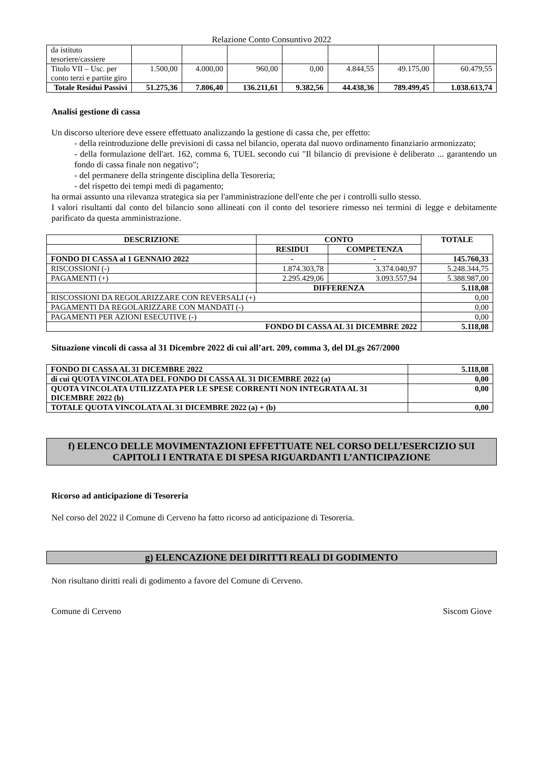Relazione Conto Consuntivo 2022
| da istituto tesoriere/cassiere | | | | | | | |
| Titolo VII – Usc. per conto terzi e partite giro | 1.500,00 | 4.000,00 | 960,00 | 0,00 | 4.844,55 | 49.175,00 | 60.479,55 |
| Totale Residui Passivi | 51.275,36 | 7.806,40 | 136.211,61 | 9.382,56 | 44.438,36 | 789.499,45 | 1.038.613,74 |
Analisi gestione di cassa
Un discorso ulteriore deve essere effettuato analizzando la gestione di cassa che, per effetto:
- della reintroduzione delle previsioni di cassa nel bilancio, operata dal nuovo ordinamento finanziario armonizzato;
- della formulazione dell'art. 162, comma 6, TUEL secondo cui "Il bilancio di previsione è deliberato ... garantendo un fondo di cassa finale non negativo";
- del permanere della stringente disciplina della Tesoreria;
- del rispetto dei tempi medi di pagamento;
ha ormai assunto una rilevanza strategica sia per l'amministrazione dell'ente che per i controlli sullo stesso.
I valori risultanti dal conto del bilancio sono allineati con il conto del tesoriere rimesso nei termini di legge e debitamente parificato da questa amministrazione.
| DESCRIZIONE | CONTO | | TOTALE |
| | RESIDUI | COMPETENZA | |
| FONDO DI CASSA al 1 GENNAIO 2022 | - | - | 145.760,33 |
| RISCOSSIONI (-) | 1.874.303,78 | 3.374.040,97 | 5.248.344,75 |
| PAGAMENTI (+) | 2.295.429,06 | 3.093.557,94 | 5.388.987,00 |
| | DIFFERENZA | | 5.118,08 |
| RISCOSSIONI DA REGOLARIZZARE CON REVERSALI (+) | | | 0,00 |
| PAGAMENTI DA REGOLARIZZARE CON MANDATI (-) | | | 0,00 |
| PAGAMENTI PER AZIONI ESECUTIVE (-) | | | 0,00 |
| FONDO DI CASSA AL 31 DICEMBRE 2022 | | | 5.118,08 |
Situazione vincoli di cassa al 31 Dicembre 2022 di cui all’art. 209, comma 3, del DLgs 267/2000
| FONDO DI CASSA AL 31 DICEMBRE 2022 | 5.118,08 |
| di cui QUOTA VINCOLATA DEL FONDO DI CASSA AL 31 DICEMBRE 2022 (a) | 0,00 |
| QUOTA VINCOLATA UTILIZZATA PER LE SPESE CORRENTI NON INTEGRATA AL 31 DICEMBRE 2022 (b) | 0,00 |
| TOTALE QUOTA VINCOLATA AL 31 DICEMBRE 2022 (a) + (b) | 0,00 |
f) ELENCO DELLE MOVIMENTAZIONI EFFETTUATE NEL CORSO DELL’ESERCIZIO SUI CAPITOLI I ENTRATA E DI SPESA RIGUARDANTI L’ANTICIPAZIONE
Ricorso ad anticipazione di Tesoreria
Nel corso del 2022 il Comune di Cerveno ha fatto ricorso ad anticipazione di Tesoreria.
g) ELENCAZIONE DEI DIRITTI REALI DI GODIMENTO
Non risultano diritti reali di godimento a favore del Comune di Cerveno.
Comune di Cerveno Siscom Giove